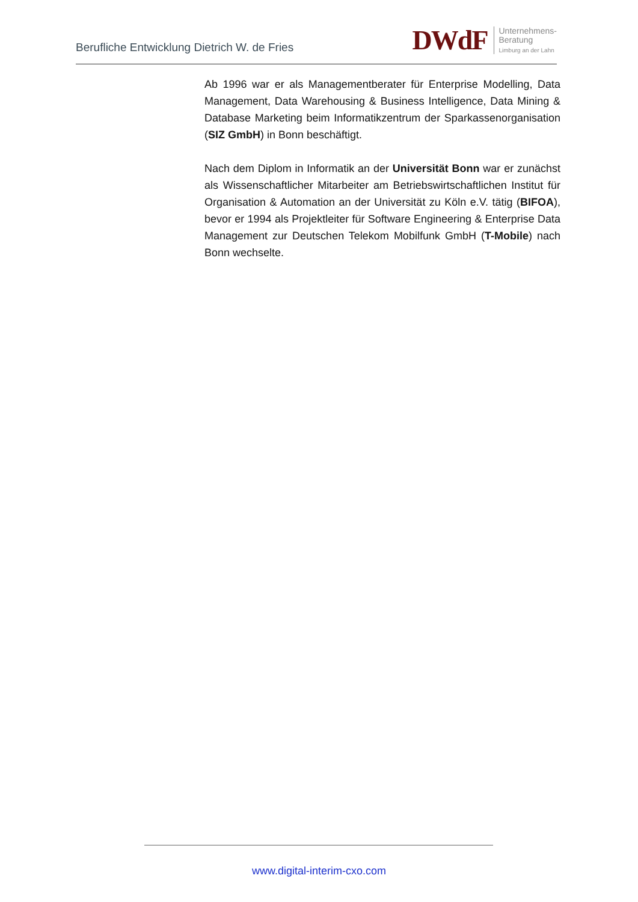Berufliche Entwicklung Dietrich W. de Fries
DWdF
Unternehmens-
Beratung
Limburg an der Lahn
Ab 1996 war er als Managementberater für Enterprise Modelling, Data Management, Data Warehousing & Business Intelligence, Data Mining & Database Marketing beim Informatikzentrum der Sparkassenorganisation (SIZ GmbH) in Bonn beschäftigt.
Nach dem Diplom in Informatik an der Universität Bonn war er zunächst als Wissenschaftlicher Mitarbeiter am Betriebswirtschaftlichen Institut für Organisation & Automation an der Universität zu Köln e.V. tätig (BIFOA), bevor er 1994 als Projektleiter für Software Engineering & Enterprise Data Management zur Deutschen Telekom Mobilfunk GmbH (T-Mobile) nach Bonn wechselte.
www.digital-interim-cxo.com